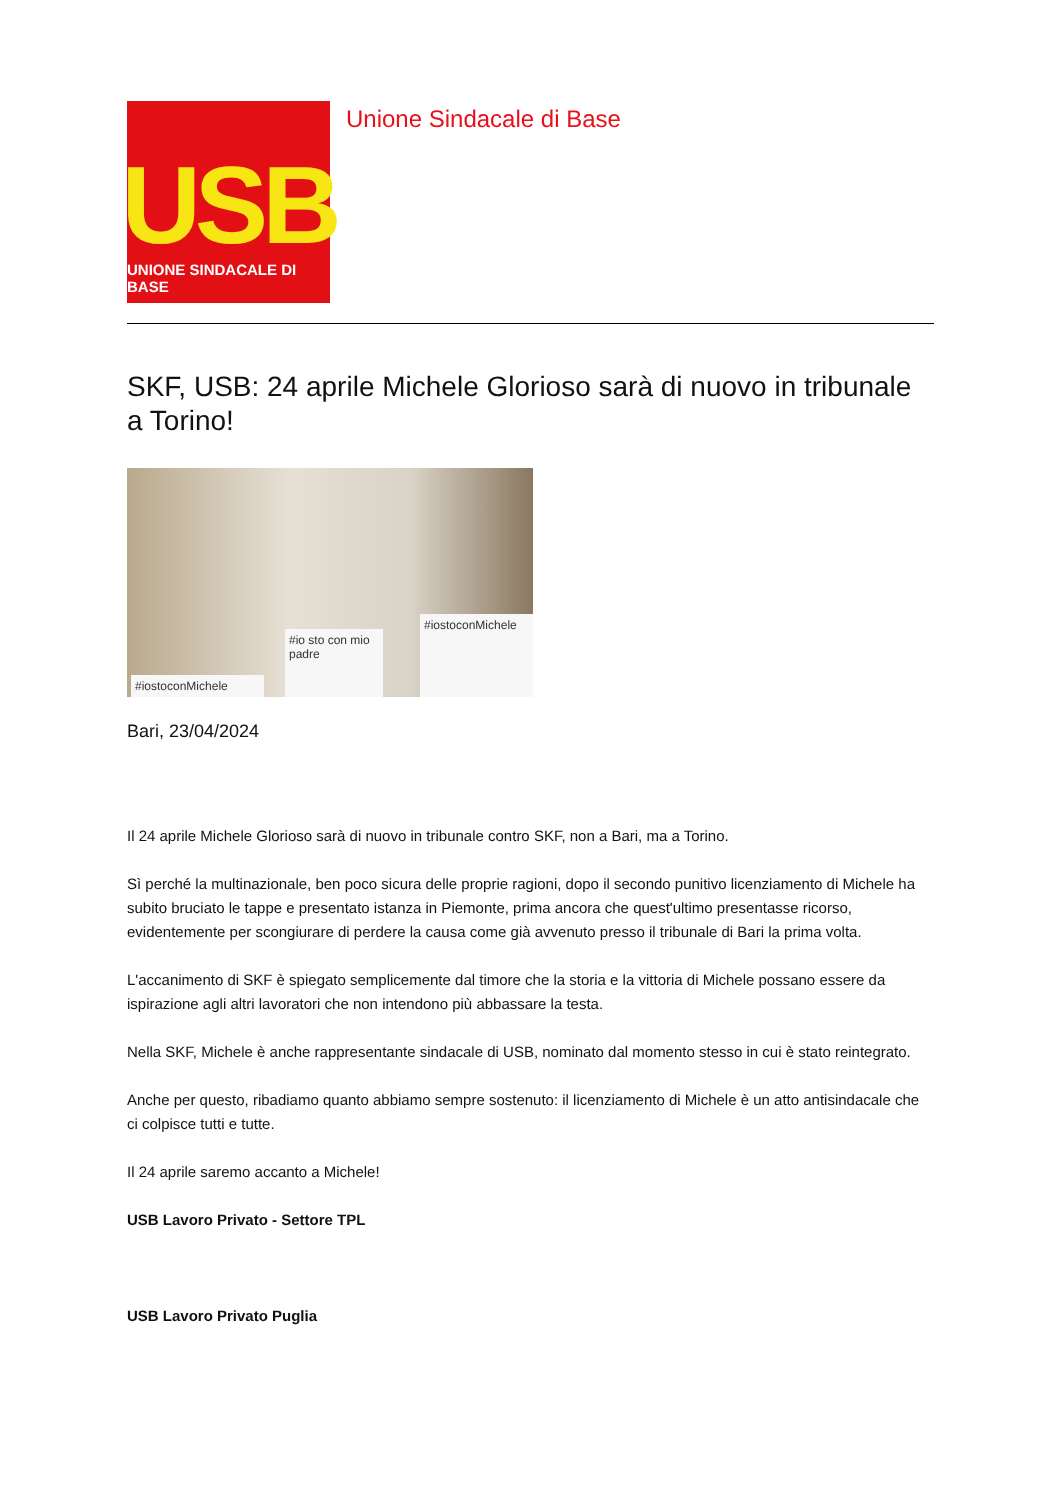USB
UNIONE SINDACALE DI BASE
Unione Sindacale di Base
SKF, USB: 24 aprile Michele Glorioso sarà di nuovo in tribunale a Torino!
#iostoconMichele
#io sto con mio padre
#iostoconMichele
Bari, 23/04/2024
Il 24 aprile Michele Glorioso sarà di nuovo in tribunale contro SKF, non a Bari, ma a Torino.
Sì perché la multinazionale, ben poco sicura delle proprie ragioni, dopo il secondo punitivo licenziamento di Michele ha subito bruciato le tappe e presentato istanza in Piemonte, prima ancora che quest'ultimo presentasse ricorso, evidentemente per scongiurare di perdere la causa come già avvenuto presso il tribunale di Bari la prima volta.
L'accanimento di SKF è spiegato semplicemente dal timore che la storia e la vittoria di Michele possano essere da ispirazione agli altri lavoratori che non intendono più abbassare la testa.
Nella SKF, Michele è anche rappresentante sindacale di USB, nominato dal momento stesso in cui è stato reintegrato.
Anche per questo, ribadiamo quanto abbiamo sempre sostenuto: il licenziamento di Michele è un atto antisindacale che ci colpisce tutti e tutte.
Il 24 aprile saremo accanto a Michele!
USB Lavoro Privato - Settore TPL
USB Lavoro Privato Puglia